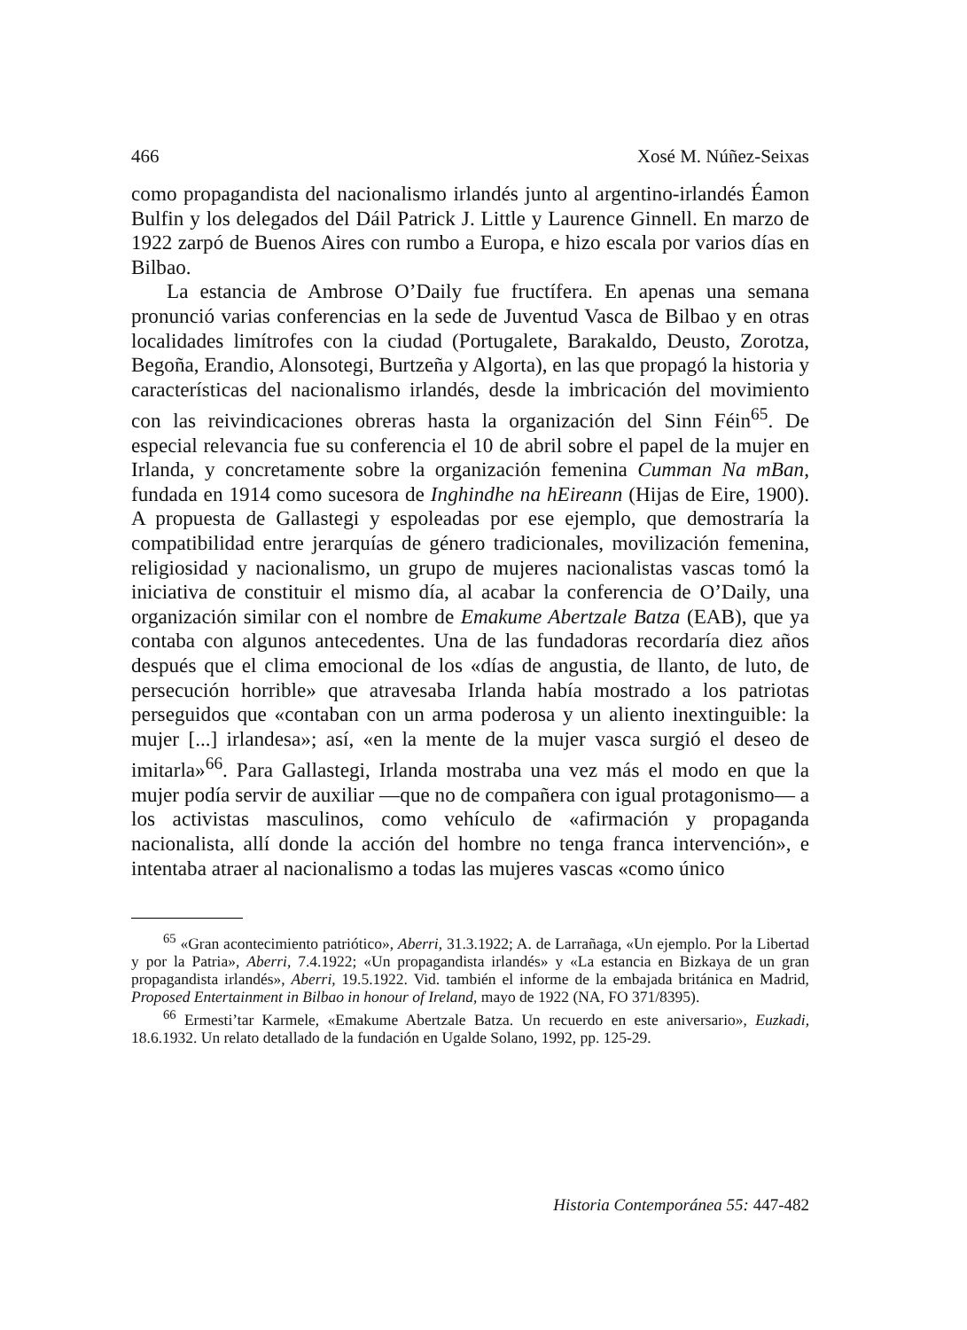466 Xosé M. Núñez-Seixas
como propagandista del nacionalismo irlandés junto al argentino-irlandés Éamon Bulfin y los delegados del Dáil Patrick J. Little y Laurence Ginnell. En marzo de 1922 zarpó de Buenos Aires con rumbo a Europa, e hizo escala por varios días en Bilbao.
La estancia de Ambrose O’Daily fue fructífera. En apenas una semana pronunció varias conferencias en la sede de Juventud Vasca de Bilbao y en otras localidades limítrofes con la ciudad (Portugalete, Barakaldo, Deusto, Zorotza, Begoña, Erandio, Alonsotegi, Burtzeña y Algorta), en las que propagó la historia y características del nacionalismo irlandés, desde la imbricación del movimiento con las reivindicaciones obreras hasta la organización del Sinn Féin<sup>65</sup>. De especial relevancia fue su conferencia el 10 de abril sobre el papel de la mujer en Irlanda, y concretamente sobre la organización femenina Cumman Na mBan, fundada en 1914 como sucesora de Inghindhe na hEireann (Hijas de Eire, 1900). A propuesta de Gallastegi y espoleadas por ese ejemplo, que demostraría la compatibilidad entre jerarquías de género tradicionales, movilización femenina, religiosidad y nacionalismo, un grupo de mujeres nacionalistas vascas tomó la iniciativa de constituir el mismo día, al acabar la conferencia de O’Daily, una organización similar con el nombre de Emakume Abertzale Batza (EAB), que ya contaba con algunos antecedentes. Una de las fundadoras recordaría diez años después que el clima emocional de los «días de angustia, de llanto, de luto, de persecución horrible» que atravesaba Irlanda había mostrado a los patriotas perseguidos que «contaban con un arma poderosa y un aliento inextinguible: la mujer [...] irlandesa»; así, «en la mente de la mujer vasca surgió el deseo de imitarla»<sup>66</sup>. Para Gallastegi, Irlanda mostraba una vez más el modo en que la mujer podía servir de auxiliar —que no de compañera con igual protagonismo— a los activistas masculinos, como vehículo de «afirmación y propaganda nacionalista, allí donde la acción del hombre no tenga franca intervención», e intentaba atraer al nacionalismo a todas las mujeres vascas «como único
<sup>65</sup> «Gran acontecimiento patriótico», Aberri, 31.3.1922; A. de Larrañaga, «Un ejemplo. Por la Libertad y por la Patria», Aberri, 7.4.1922; «Un propagandista irlandés» y «La estancia en Bizkaya de un gran propagandista irlandés», Aberri, 19.5.1922. Vid. también el informe de la embajada británica en Madrid, Proposed Entertainment in Bilbao in honour of Ireland, mayo de 1922 (NA, FO 371/8395).
<sup>66</sup> Ermesti’tar Karmele, «Emakume Abertzale Batza. Un recuerdo en este aniversario», Euzkadi, 18.6.1932. Un relato detallado de la fundación en Ugalde Solano, 1992, pp. 125-29.
Historia Contemporánea 55: 447-482